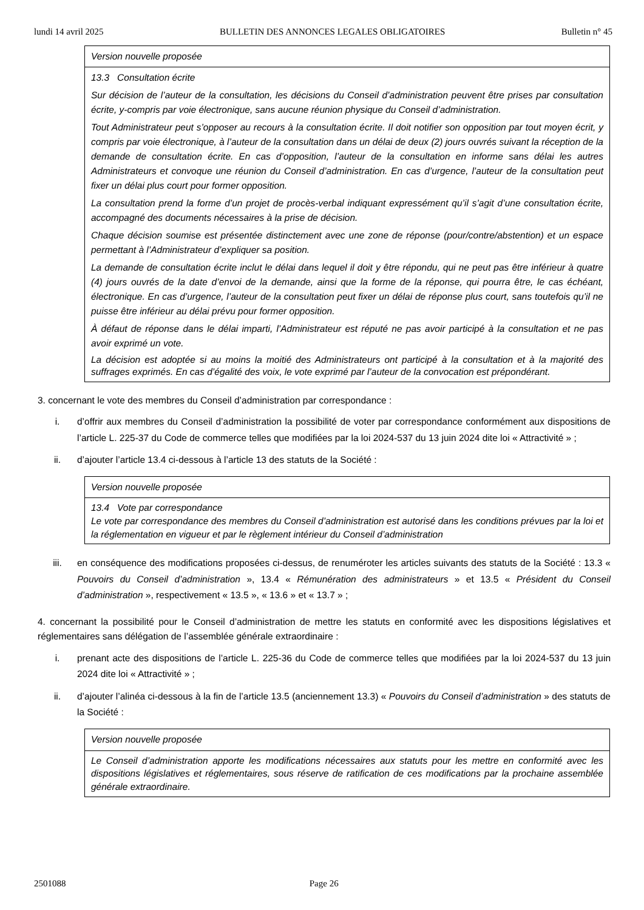lundi 14 avril 2025 BULLETIN DES ANNONCES LEGALES OBLIGATOIRES Bulletin n° 45
| Version nouvelle proposée |
| 13.3 Consultation écrite Sur décision de l’auteur de la consultation, les décisions du Conseil d’administration peuvent être prises par consultation écrite, y-compris par voie électronique, sans aucune réunion physique du Conseil d’administration. Tout Administrateur peut s’opposer au recours à la consultation écrite. Il doit notifier son opposition par tout moyen écrit, y compris par voie électronique, à l’auteur de la consultation dans un délai de deux (2) jours ouvrés suivant la réception de la demande de consultation écrite. En cas d’opposition, l’auteur de la consultation en informe sans délai les autres Administrateurs et convoque une réunion du Conseil d’administration. En cas d’urgence, l’auteur de la consultation peut fixer un délai plus court pour former opposition. La consultation prend la forme d’un projet de procès-verbal indiquant expressément qu’il s’agit d’une consultation écrite, accompagné des documents nécessaires à la prise de décision. Chaque décision soumise est présentée distinctement avec une zone de réponse (pour/contre/abstention) et un espace permettant à l’Administrateur d’expliquer sa position. La demande de consultation écrite inclut le délai dans lequel il doit y être répondu, qui ne peut pas être inférieur à quatre (4) jours ouvrés de la date d’envoi de la demande, ainsi que la forme de la réponse, qui pourra être, le cas échéant, électronique. En cas d’urgence, l’auteur de la consultation peut fixer un délai de réponse plus court, sans toutefois qu’il ne puisse être inférieur au délai prévu pour former opposition. À défaut de réponse dans le délai imparti, l’Administrateur est réputé ne pas avoir participé à la consultation et ne pas avoir exprimé un vote. La décision est adoptée si au moins la moitié des Administrateurs ont participé à la consultation et à la majorité des suffrages exprimés. En cas d’égalité des voix, le vote exprimé par l’auteur de la convocation est prépondérant. |
3. concernant le vote des membres du Conseil d’administration par correspondance :
i. d’offrir aux membres du Conseil d’administration la possibilité de voter par correspondance conformément aux dispositions de l’article L. 225-37 du Code de commerce telles que modifiées par la loi 2024-537 du 13 juin 2024 dite loi « Attractivité » ;
ii. d’ajouter l’article 13.4 ci-dessous à l’article 13 des statuts de la Société :
| Version nouvelle proposée |
| 13.4 Vote par correspondance Le vote par correspondance des membres du Conseil d’administration est autorisé dans les conditions prévues par la loi et la réglementation en vigueur et par le règlement intérieur du Conseil d’administration |
iii. en conséquence des modifications proposées ci-dessus, de renuméroter les articles suivants des statuts de la Société : 13.3 « Pouvoirs du Conseil d’administration », 13.4 « Rémunération des administrateurs » et 13.5 « Président du Conseil d’administration », respectivement « 13.5 », « 13.6 » et « 13.7 » ;
4. concernant la possibilité pour le Conseil d’administration de mettre les statuts en conformité avec les dispositions législatives et réglementaires sans délégation de l’assemblée générale extraordinaire :
i. prenant acte des dispositions de l’article L. 225-36 du Code de commerce telles que modifiées par la loi 2024-537 du 13 juin 2024 dite loi « Attractivité » ;
ii. d’ajouter l’alinéa ci-dessous à la fin de l’article 13.5 (anciennement 13.3) « Pouvoirs du Conseil d’administration » des statuts de la Société :
| Version nouvelle proposée |
| Le Conseil d’administration apporte les modifications nécessaires aux statuts pour les mettre en conformité avec les dispositions législatives et réglementaires, sous réserve de ratification de ces modifications par la prochaine assemblée générale extraordinaire. |
2501088 Page 26